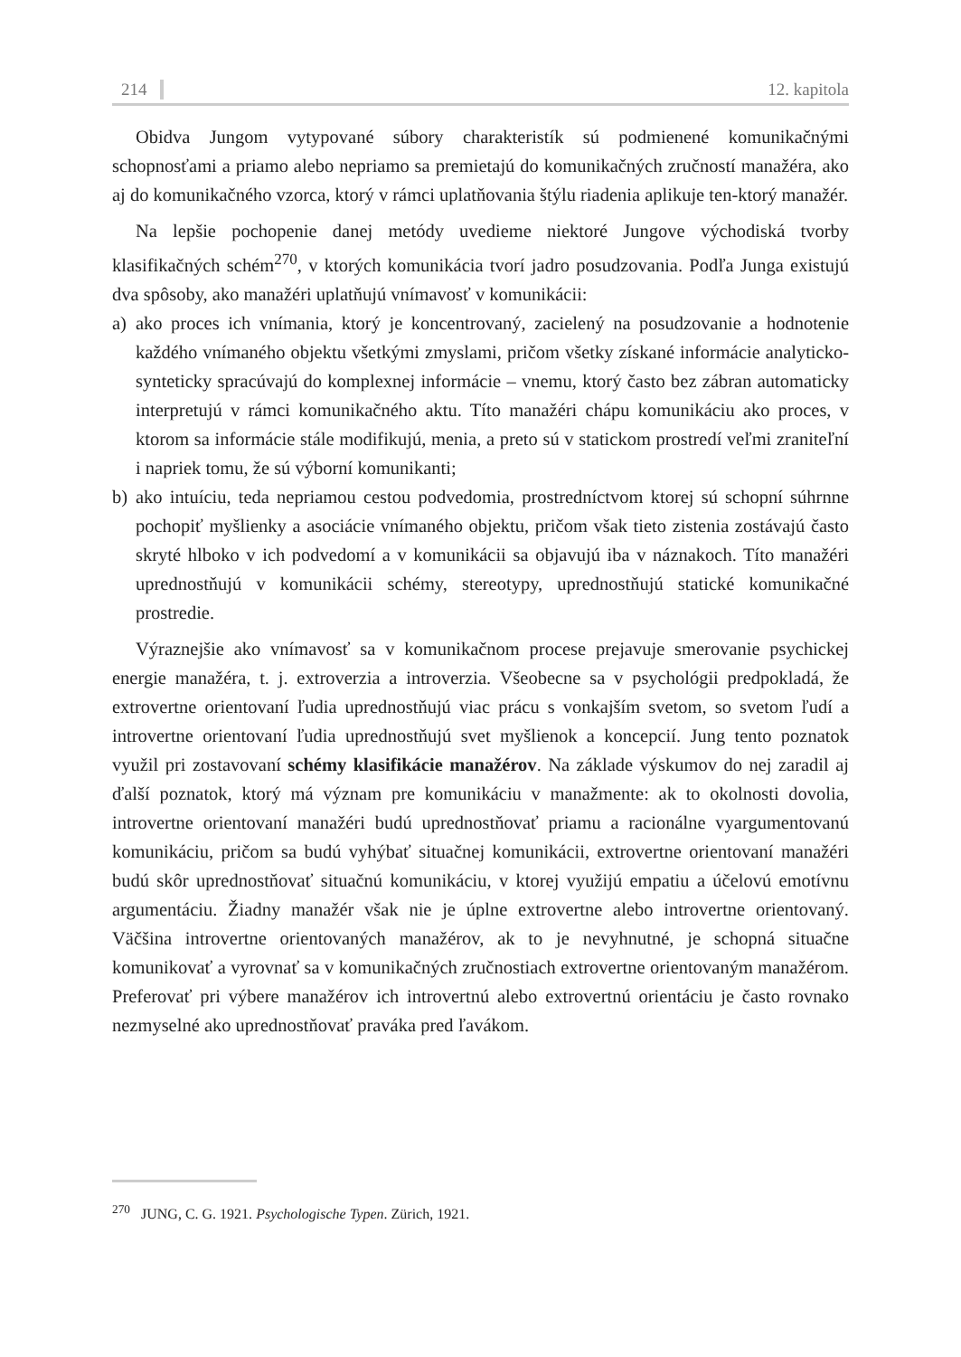214 12. kapitola
Obidva Jungom vytypované súbory charakteristík sú podmienené komunikačnými schopnosťami a priamo alebo nepriamo sa premietajú do komunikačných zručností manažéra, ako aj do komunikačného vzorca, ktorý v rámci uplatňovania štýlu riadenia aplikuje ten-ktorý manažér.
Na lepšie pochopenie danej metódy uvedieme niektoré Jungove východiská tvorby klasifikačných schém<sup>270</sup>, v ktorých komunikácia tvorí jadro posudzovania. Podľa Junga existujú dva spôsoby, ako manažéri uplatňujú vnímavosť v komunikácii:
a) ako proces ich vnímania, ktorý je koncentrovaný, zacielený na posudzovanie a hodnotenie každého vnímaného objektu všetkými zmyslami, pričom všetky získané informácie analyticko-synteticky spracúvajú do komplexnej informácie – vnemu, ktorý často bez zábran automaticky interpretujú v rámci komunikačného aktu. Títo manažéri chápu komunikáciu ako proces, v ktorom sa informácie stále modifikujú, menia, a preto sú v statickom prostredí veľmi zraniteľní i napriek tomu, že sú výborní komunikanti;
b) ako intuíciu, teda nepriamou cestou podvedomia, prostredníctvom ktorej sú schopní súhrnne pochopiť myšlienky a asociácie vnímaného objektu, pričom však tieto zistenia zostávajú často skryté hlboko v ich podvedomí a v komunikácii sa objavujú iba v náznakoch. Títo manažéri uprednostňujú v komunikácii schémy, stereotypy, uprednostňujú statické komunikačné prostredie.
Výraznejšie ako vnímavosť sa v komunikačnom procese prejavuje smerovanie psychickej energie manažéra, t. j. extroverzia a introverzia. Všeobecne sa v psychológii predpokladá, že extrovertne orientovaní ľudia uprednostňujú viac prácu s vonkajším svetom, so svetom ľudí a introvertne orientovaní ľudia uprednostňujú svet myšlienok a koncepcií. Jung tento poznatok využil pri zostavovaní schémy klasifikácie manažérov. Na základe výskumov do nej zaradil aj ďalší poznatok, ktorý má význam pre komunikáciu v manažmente: ak to okolnosti dovolia, introvertne orientovaní manažéri budú uprednostňovať priamu a racionálne vyargumentovanú komunikáciu, pričom sa budú vyhýbať situačnej komunikácii, extrovertne orientovaní manažéri budú skôr uprednostňovať situačnú komunikáciu, v ktorej využijú empatiu a účelovú emotívnu argumentáciu. Žiadny manažér však nie je úplne extrovertne alebo introvertne orientovaný. Väčšina introvertne orientovaných manažérov, ak to je nevyhnutné, je schopná situačne komunikovať a vyrovnať sa v komunikačných zručnostiach extrovertne orientovaným manažérom. Preferovať pri výbere manažérov ich introvertnú alebo extrovertnú orientáciu je často rovnako nezmyselné ako uprednostňovať praváka pred ľavákom.
<sup>270</sup> JUNG, C. G. 1921. Psychologische Typen. Zürich, 1921.